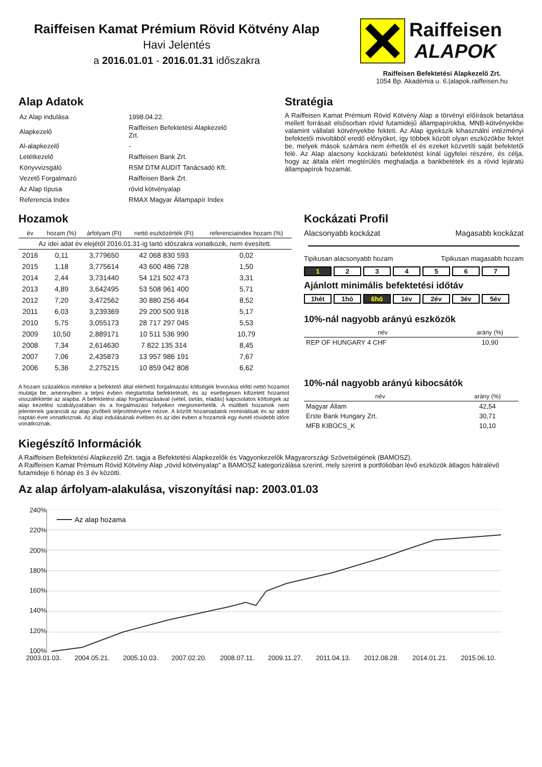Raiffeisen Kamat Prémium Rövid Kötvény Alap
Havi Jelentés
a 2016.01.01 - 2016.01.31 időszakra
Raiffeisen
ALAPOK
Raiffeisen Befektetési Alapkezelő Zrt.
1054 Bp. Akadémia u. 6.|alapok.raiffeisen.hu
Alap Adatok
| Az Alap indulása | 1998.04.22. |
| Alapkezelő | Raiffeisen Befektetési Alapkezelő Zrt. |
| Al-alapkezelő | - |
| Letétkezelő | Raiffeisen Bank Zrt. |
| Könyvvizsgáló | RSM DTM AUDIT Tanácsadó Kft. |
| Vezető Forgalmazó | Raiffeisen Bank Zrt. |
| Az Alap típusa | rövid kötvényalap |
| Referencia Index | RMAX Magyar Állampapír Index |
Stratégia
A Raiffeisen Kamat Prémium Rövid Kötvény Alap a törvényi előírások betartása mellett forrásait elsősorban rövid futamidejű állampapírokba, MNB-kötvényekbe valamint vállalati kötvényekbe fekteti. Az Alap igyekszik kihasználni intézményi befektetői mivoltából eredő előnyöket, így többek között olyan eszközökbe fektet be, melyek mások számára nem érhetők el és ezeket közvetíti saját befektetői felé. Az Alap alacsony kockázatú befektetést kínál ügyfelei részére, és célja, hogy az általa elért megtérülés meghaladja a bankbetétek és a rövid lejáratú állampapírok hozamát.
Hozamok
| év | hozam (%) | árfolyam (Ft) | nettó eszközérték (Ft) | referenciaindex hozam (%) |
| --- | --- | --- | --- | --- |
| Az idei adat év elejétől 2016.01.31-ig tartó időszakra vonatkozik, nem évesített. | | | | |
| 2016 | 0,11 | 3,779650 | 42 068 830 593 | 0,02 |
| 2015 | 1,18 | 3,775614 | 43 600 486 728 | 1,50 |
| 2014 | 2,44 | 3,731440 | 54 121 502 473 | 3,31 |
| 2013 | 4,89 | 3,642495 | 53 508 961 400 | 5,71 |
| 2012 | 7,20 | 3,472562 | 30 880 256 464 | 8,52 |
| 2011 | 6,03 | 3,239369 | 29 200 500 918 | 5,17 |
| 2010 | 5,75 | 3,055173 | 28 717 297 045 | 5,53 |
| 2009 | 10,50 | 2,889171 | 10 511 536 990 | 10,79 |
| 2008 | 7,34 | 2,614630 | 7 822 135 314 | 8,45 |
| 2007 | 7,06 | 2,435873 | 13 957 986 191 | 7,67 |
| 2006 | 5,36 | 2,275215 | 10 859 042 808 | 6,62 |
A hozam százalékos mértéke a befektető által elérhető forgalmazási költségek levonása előtti nettó hozamot mutatja be, amennyiben a teljes évben megtartotta befektetését, és az esetlegesen kifizetett hozamot visszafektette az alapba. A befektetési alap forgalmazásával (vétel, tartás, eladás) kapcsolatos költségek az alap kezelési szabályzatában és a forgalmazási helyeken megismerhetők. A múltbeli hozamok nem jelentenek garanciát az alap jövőbeli teljesítményére nézve. A közölt hozamadatok nominálisak és az adott naptári évre vonatkoznak. Az alap indulásának évében és az idei évben a hozamok egy évnél rövidebb időre vonatkoznak.
Kockázati Profil
Alacsonyabb kockázat Magasabb kockázat
Tipikusan alacsonyabb hozam Tipikusan magasabb hozam
1 234567
Ajánlott minimális befektetési időtáv
1hét 1hó 6hó 1év 2év 3év 5év
10%-nál nagyobb arányú eszközök
| név | arány (%) |
| --- | --- |
| REP OF HUNGARY 4 CHF | 10,90 |
10%-nál nagyobb arányú kibocsátók
| név | arány (%) |
| --- | --- |
| Magyar Állam | 42,54 |
| Erste Bank Hungary Zrt. | 30,71 |
| MFB KIBOCS_K | 10,10 |
Kiegészítő Információk
A Raiffeisen Befektetési Alapkezelő Zrt. tagja a Befektetési Alapkezelők és Vagyonkezelők Magyarországi Szövetségének (BAMOSZ).
A Raiffeisen Kamat Prémium Rövid Kötvény Alap „rövid kötvényalap” a BAMOSZ kategorizálása szerint, mely szerint a portfólióban lévő eszközök átlagos hátralévő futamideje 6 hónap és 3 év közötti.
Az alap árfolyam-alakulása, viszonyítási nap: 2003.01.03
240%
220%
200%
180%
160%
140%
120%
100%
Az alap hozama
2003.01.03. 2004.05.21. 2005.10.03. 2007.02.20. 2008.07.11. 2009.11.27. 2011.04.13. 2012.08.28. 2014.01.21. 2015.06.10.